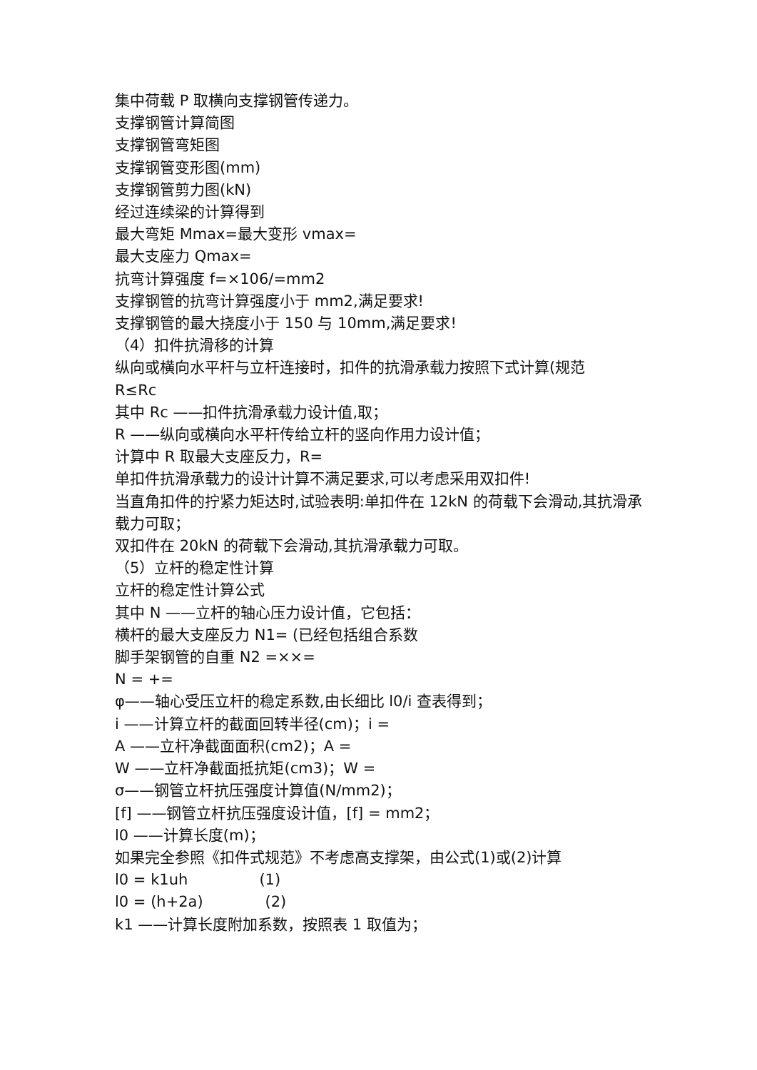集中荷载 P 取横向支撑钢管传递力。
支撑钢管计算简图
支撑钢管弯矩图
支撑钢管变形图(mm)
支撑钢管剪力图(kN)
经过连续梁的计算得到
最大弯矩 Mmax=最大变形 vmax=
最大支座力 Qmax=
抗弯计算强度 f=×106/=mm2
支撑钢管的抗弯计算强度小于 mm2,满足要求!
支撑钢管的最大挠度小于 150 与 10mm,满足要求!
（4）扣件抗滑移的计算
纵向或横向水平杆与立杆连接时，扣件的抗滑承载力按照下式计算(规范
R≤Rc
其中 Rc ——扣件抗滑承载力设计值,取；
R ——纵向或横向水平杆传给立杆的竖向作用力设计值；
计算中 R 取最大支座反力，R=
单扣件抗滑承载力的设计计算不满足要求,可以考虑采用双扣件!
当直角扣件的拧紧力矩达时,试验表明:单扣件在 12kN 的荷载下会滑动,其抗滑承载力可取；
双扣件在 20kN 的荷载下会滑动,其抗滑承载力可取。
（5）立杆的稳定性计算
立杆的稳定性计算公式
其中 N ——立杆的轴心压力设计值，它包括：
横杆的最大支座反力 N1= (已经包括组合系数
脚手架钢管的自重 N2 =××=
N = +=
φ——轴心受压立杆的稳定系数,由长细比 l0/i 查表得到；
i ——计算立杆的截面回转半径(cm)；i =
A ——立杆净截面面积(cm2)；A =
W ——立杆净截面抵抗矩(cm3)；W =
σ——钢管立杆抗压强度计算值(N/mm2)；
[f] ——钢管立杆抗压强度设计值，[f] = mm2；
l0 ——计算长度(m)；
如果完全参照《扣件式规范》不考虑高支撑架，由公式(1)或(2)计算
l0 = k1uh (1)
l0 = (h+2a) (2)
k1 ——计算长度附加系数，按照表 1 取值为；